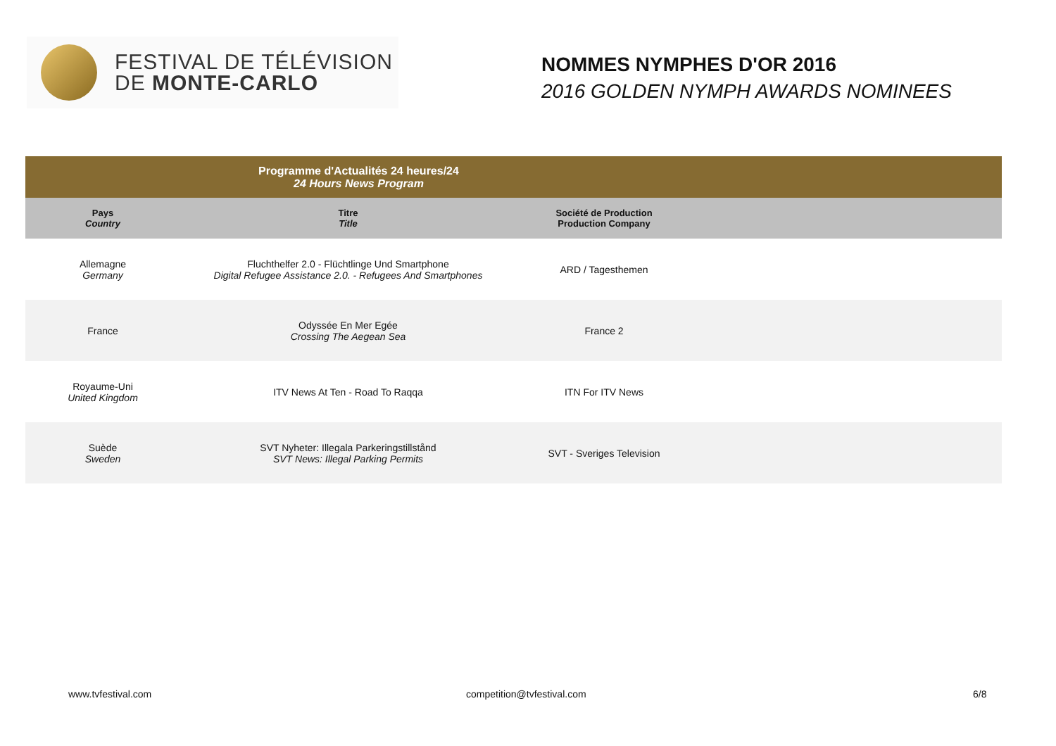FESTIVAL DE TÉLÉVISION
DE MONTE-CARLO
NOMMES NYMPHES D'OR 2016
2016 GOLDEN NYMPH AWARDS NOMINEES
| Programme d'Actualités 24 heures/24 24 Hours News Program | | | |
| --- | --- | --- | --- |
| Pays Country | Titre Title | Société de Production Production Company | |
| Allemagne Germany | Fluchthelfer 2.0 - Flüchtlinge Und Smartphone Digital Refugee Assistance 2.0. - Refugees And Smartphones | ARD / Tagesthemen | |
| France | Odyssée En Mer Egée Crossing The Aegean Sea | France 2 | |
| Royaume-Uni United Kingdom | ITV News At Ten - Road To Raqqa | ITN For ITV News | |
| Suède Sweden | SVT Nyheter: Illegala Parkeringstillstånd SVT News: Illegal Parking Permits | SVT - Sveriges Television | |
www.tvfestival.com competition@tvfestival.com 6/8